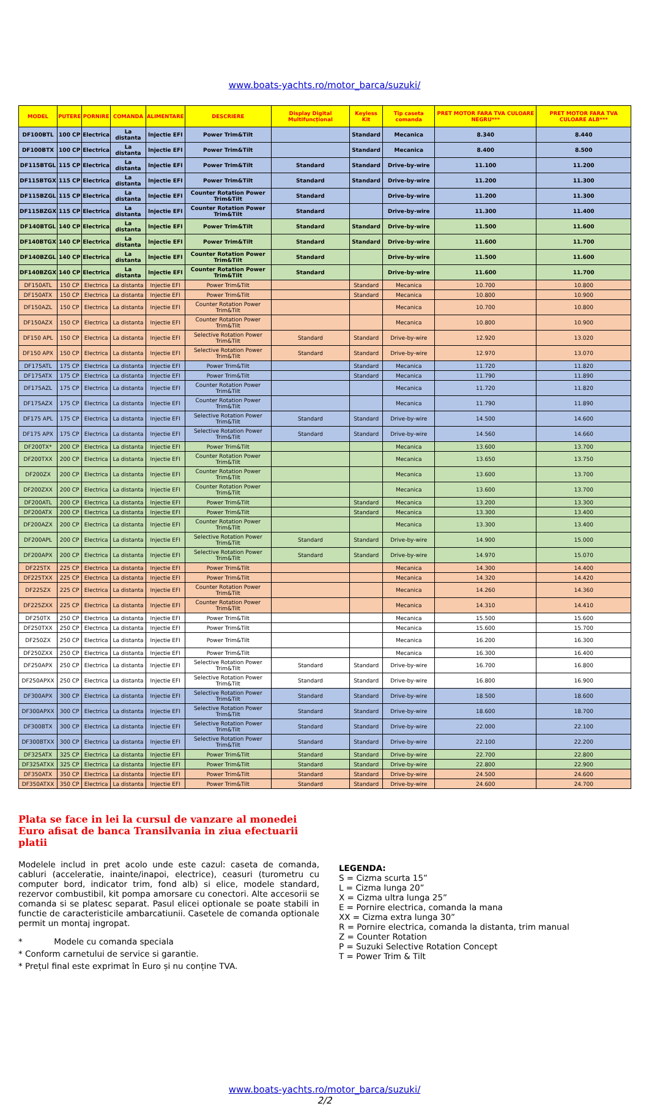www.boats-yachts.ro/motor_barca/suzuki/
| MODEL | PUTERE | PORNIRE | COMANDA | ALIMENTARE | DESCRIERE | Display Digital Multifuncțional | Keyless Kit | Tip caseta comanda | PRET MOTOR FARA TVA CULOARE NEGRU*** | PRET MOTOR FARA TVA CULOARE ALB*** |
| --- | --- | --- | --- | --- | --- | --- | --- | --- | --- | --- |
| DF100BTL | 100 CP | Electrica | La distanta | Injectie EFI | Power Trim&Tilt | | Standard | Mecanica | 8.340 | 8.440 |
| DF100BTX | 100 CP | Electrica | La distanta | Injectie EFI | Power Trim&Tilt | | Standard | Mecanica | 8.400 | 8.500 |
| DF115BTGL | 115 CP | Electrica | La distanta | Injectie EFI | Power Trim&Tilt | Standard | Standard | Drive-by-wire | 11.100 | 11.200 |
| DF115BTGX | 115 CP | Electrica | La distanta | Injectie EFI | Power Trim&Tilt | Standard | Standard | Drive-by-wire | 11.200 | 11.300 |
| DF115BZGL | 115 CP | Electrica | La distanta | Injectie EFI | Counter Rotation Power Trim&Tilt | Standard | | Drive-by-wire | 11.200 | 11.300 |
| DF115BZGX | 115 CP | Electrica | La distanta | Injectie EFI | Counter Rotation Power Trim&Tilt | Standard | | Drive-by-wire | 11.300 | 11.400 |
| DF140BTGL | 140 CP | Electrica | La distanta | Injectie EFI | Power Trim&Tilt | Standard | Standard | Drive-by-wire | 11.500 | 11.600 |
| DF140BTGX | 140 CP | Electrica | La distanta | Injectie EFI | Power Trim&Tilt | Standard | Standard | Drive-by-wire | 11.600 | 11.700 |
| DF140BZGL | 140 CP | Electrica | La distanta | Injectie EFI | Counter Rotation Power Trim&Tilt | Standard | | Drive-by-wire | 11.500 | 11.600 |
| DF140BZGX | 140 CP | Electrica | La distanta | Injectie EFI | Counter Rotation Power Trim&Tilt | Standard | | Drive-by-wire | 11.600 | 11.700 |
| DF150ATL | 150 CP | Electrica | La distanta | Injectie EFI | Power Trim&Tilt | | Standard | Mecanica | 10.700 | 10.800 |
| DF150ATX | 150 CP | Electrica | La distanta | Injectie EFI | Power Trim&Tilt | | Standard | Mecanica | 10.800 | 10.900 |
| DF150AZL | 150 CP | Electrica | La distanta | Injectie EFI | Counter Rotation Power Trim&Tilt | | | Mecanica | 10.700 | 10.800 |
| DF150AZX | 150 CP | Electrica | La distanta | Injectie EFI | Counter Rotation Power Trim&Tilt | | | Mecanica | 10.800 | 10.900 |
| DF150 APL | 150 CP | Electrica | La distanta | Injectie EFI | Selective Rotation Power Trim&Tilt | Standard | Standard | Drive-by-wire | 12.920 | 13.020 |
| DF150 APX | 150 CP | Electrica | La distanta | Injectie EFI | Selective Rotation Power Trim&Tilt | Standard | Standard | Drive-by-wire | 12.970 | 13.070 |
| DF175ATL | 175 CP | Electrica | La distanta | Injectie EFI | Power Trim&Tilt | | Standard | Mecanica | 11.720 | 11.820 |
| DF175ATX | 175 CP | Electrica | La distanta | Injectie EFI | Power Trim&Tilt | | Standard | Mecanica | 11.790 | 11.890 |
| DF175AZL | 175 CP | Electrica | La distanta | Injectie EFI | Counter Rotation Power Trim&Tilt | | | Mecanica | 11.720 | 11.820 |
| DF175AZX | 175 CP | Electrica | La distanta | Injectie EFI | Counter Rotation Power Trim&Tilt | | | Mecanica | 11.790 | 11.890 |
| DF175 APL | 175 CP | Electrica | La distanta | Injectie EFI | Selective Rotation Power Trim&Tilt | Standard | Standard | Drive-by-wire | 14.500 | 14.600 |
| DF175 APX | 175 CP | Electrica | La distanta | Injectie EFI | Selective Rotation Power Trim&Tilt | Standard | Standard | Drive-by-wire | 14.560 | 14.660 |
| DF200TX* | 200 CP | Electrica | La distanta | Injectie EFI | Power Trim&Tilt | | | Mecanica | 13.600 | 13.700 |
| DF200TXX | 200 CP | Electrica | La distanta | Injectie EFI | Counter Rotation Power Trim&Tilt | | | Mecanica | 13.650 | 13.750 |
| DF200ZX | 200 CP | Electrica | La distanta | Injectie EFI | Counter Rotation Power Trim&Tilt | | | Mecanica | 13.600 | 13.700 |
| DF200ZXX | 200 CP | Electrica | La distanta | Injectie EFI | Counter Rotation Power Trim&Tilt | | | Mecanica | 13.600 | 13.700 |
| DF200ATL | 200 CP | Electrica | La distanta | Injectie EFI | Power Trim&Tilt | | Standard | Mecanica | 13.200 | 13.300 |
| DF200ATX | 200 CP | Electrica | La distanta | Injectie EFI | Power Trim&Tilt | | Standard | Mecanica | 13.300 | 13.400 |
| DF200AZX | 200 CP | Electrica | La distanta | Injectie EFI | Counter Rotation Power Trim&Tilt | | | Mecanica | 13.300 | 13.400 |
| DF200APL | 200 CP | Electrica | La distanta | Injectie EFI | Selective Rotation Power Trim&Tilt | Standard | Standard | Drive-by-wire | 14.900 | 15.000 |
| DF200APX | 200 CP | Electrica | La distanta | Injectie EFI | Selective Rotation Power Trim&Tilt | Standard | Standard | Drive-by-wire | 14.970 | 15.070 |
| DF225TX | 225 CP | Electrica | La distanta | Injectie EFI | Power Trim&Tilt | | | Mecanica | 14.300 | 14.400 |
| DF225TXX | 225 CP | Electrica | La distanta | Injectie EFI | Power Trim&Tilt | | | Mecanica | 14.320 | 14.420 |
| DF225ZX | 225 CP | Electrica | La distanta | Injectie EFI | Counter Rotation Power Trim&Tilt | | | Mecanica | 14.260 | 14.360 |
| DF225ZXX | 225 CP | Electrica | La distanta | Injectie EFI | Counter Rotation Power Trim&Tilt | | | Mecanica | 14.310 | 14.410 |
| DF250TX | 250 CP | Electrica | La distanta | Injectie EFI | Power Trim&Tilt | | | Mecanica | 15.500 | 15.600 |
| DF250TXX | 250 CP | Electrica | La distanta | Injectie EFI | Power Trim&Tilt | | | Mecanica | 15.600 | 15.700 |
| DF250ZX | 250 CP | Electrica | La distanta | Injectie EFI | Power Trim&Tilt | | | Mecanica | 16.200 | 16.300 |
| DF250ZXX | 250 CP | Electrica | La distanta | Injectie EFI | Power Trim&Tilt | | | Mecanica | 16.300 | 16.400 |
| DF250APX | 250 CP | Electrica | La distanta | Injectie EFI | Selective Rotation Power Trim&Tilt | Standard | Standard | Drive-by-wire | 16.700 | 16.800 |
| DF250APXX | 250 CP | Electrica | La distanta | Injectie EFI | Selective Rotation Power Trim&Tilt | Standard | Standard | Drive-by-wire | 16.800 | 16.900 |
| DF300APX | 300 CP | Electrica | La distanta | Injectie EFI | Selective Rotation Power Trim&Tilt | Standard | Standard | Drive-by-wire | 18.500 | 18.600 |
| DF300APXX | 300 CP | Electrica | La distanta | Injectie EFI | Selective Rotation Power Trim&Tilt | Standard | Standard | Drive-by-wire | 18.600 | 18.700 |
| DF300BTX | 300 CP | Electrica | La distanta | Injectie EFI | Selective Rotation Power Trim&Tilt | Standard | Standard | Drive-by-wire | 22.000 | 22.100 |
| DF300BTXX | 300 CP | Electrica | La distanta | Injectie EFI | Selective Rotation Power Trim&Tilt | Standard | Standard | Drive-by-wire | 22.100 | 22.200 |
| DF325ATX | 325 CP | Electrica | La distanta | Injectie EFI | Power Trim&Tilt | Standard | Standard | Drive-by-wire | 22.700 | 22.800 |
| DF325ATXX | 325 CP | Electrica | La distanta | Injectie EFI | Power Trim&Tilt | Standard | Standard | Drive-by-wire | 22.800 | 22.900 |
| DF350ATX | 350 CP | Electrica | La distanta | Injectie EFI | Power Trim&Tilt | Standard | Standard | Drive-by-wire | 24.500 | 24.600 |
| DF350ATXX | 350 CP | Electrica | La distanta | Injectie EFI | Power Trim&Tilt | Standard | Standard | Drive-by-wire | 24.600 | 24.700 |
Plata se face in lei la cursul de vanzare al monedei Euro afisat de banca Transilvania in ziua efectuarii platii
Modelele includ in pret acolo unde este cazul: caseta de comanda, cabluri (acceleratie, inainte/inapoi, electrice), ceasuri (turometru cu computer bord, indicator trim, fond alb) si elice, modele standard, rezervor combustibil, kit pompa amorsare cu conectori. Alte accesorii se comanda si se platesc separat. Pasul elicei optionale se poate stabili in functie de caracteristicile ambarcatiunii. Casetele de comanda optionale permit un montaj ingropat.
* Modele cu comanda speciala
* Conform carnetului de service si garantie.
* Prețul final este exprimat în Euro și nu conține TVA.
LEGENDA:
S = Cizma scurta 15”
L = Cizma lunga 20”
X = Cizma ultra lunga 25”
E = Pornire electrica, comanda la mana
XX = Cizma extra lunga 30”
R = Pornire electrica, comanda la distanta, trim manual
Z = Counter Rotation
P = Suzuki Selective Rotation Concept
T = Power Trim & Tilt
www.boats-yachts.ro/motor_barca/suzuki/
2/2